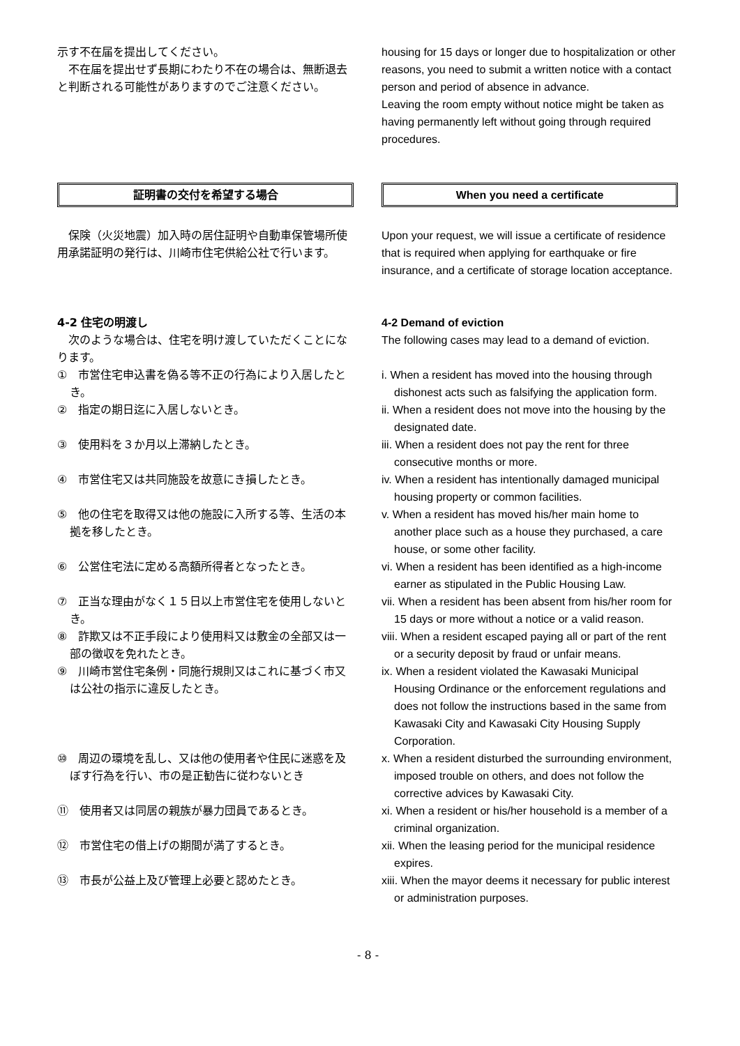示す不在届を提出してください。
　不在届を提出せず長期にわたり不在の場合は、無断退去と判断される可能性がありますのでご注意ください。
housing for 15 days or longer due to hospitalization or other reasons, you need to submit a written notice with a contact person and period of absence in advance.
Leaving the room empty without notice might be taken as having permanently left without going through required procedures.
証明書の交付を希望する場合 When you need a certificate
　保険（火災地震）加入時の居住証明や自動車保管場所使用承諾証明の発行は、川崎市住宅供給公社で行います。
Upon your request, we will issue a certificate of residence that is required when applying for earthquake or fire insurance, and a certificate of storage location acceptance.
4-2 住宅の明渡し
　次のような場合は、住宅を明け渡していただくことになります。
4-2 Demand of eviction
The following cases may lead to a demand of eviction.
①　市営住宅申込書を偽る等不正の行為により入居したとき。
i. When a resident has moved into the housing through dishonest acts such as falsifying the application form.
②　指定の期日迄に入居しないとき。 ii. When a resident does not move into the housing by the designated date.
③　使用料を３か月以上滞納したとき。 iii. When a resident does not pay the rent for three consecutive months or more.
④　市営住宅又は共同施設を故意にき損したとき。 iv. When a resident has intentionally damaged municipal housing property or common facilities.
⑤　他の住宅を取得又は他の施設に入所する等、生活の本拠を移したとき。
v. When a resident has moved his/her main home to another place such as a house they purchased, a care house, or some other facility.
⑥　公営住宅法に定める高額所得者となったとき。 vi. When a resident has been identified as a high-income earner as stipulated in the Public Housing Law.
⑦　正当な理由がなく１５日以上市営住宅を使用しないとき。
vii. When a resident has been absent from his/her room for 15 days or more without a notice or a valid reason.
⑧　詐欺又は不正手段により使用料又は敷金の全部又は一部の徴収を免れたとき。
viii. When a resident escaped paying all or part of the rent or a security deposit by fraud or unfair means.
⑨　川崎市営住宅条例・同施行規則又はこれに基づく市又は公社の指示に違反したとき。
ix. When a resident violated the Kawasaki Municipal Housing Ordinance or the enforcement regulations and does not follow the instructions based in the same from Kawasaki City and Kawasaki City Housing Supply Corporation.
⑩　周辺の環境を乱し、又は他の使用者や住民に迷惑を及ぼす行為を行い、市の是正勧告に従わないとき
x. When a resident disturbed the surrounding environment, imposed trouble on others, and does not follow the corrective advices by Kawasaki City.
⑪　使用者又は同居の親族が暴力団員であるとき。 xi. When a resident or his/her household is a member of a criminal organization.
⑫　市営住宅の借上げの期間が満了するとき。 xii. When the leasing period for the municipal residence expires.
⑬　市長が公益上及び管理上必要と認めたとき。 xiii. When the mayor deems it necessary for public interest or administration purposes.
- 8 -